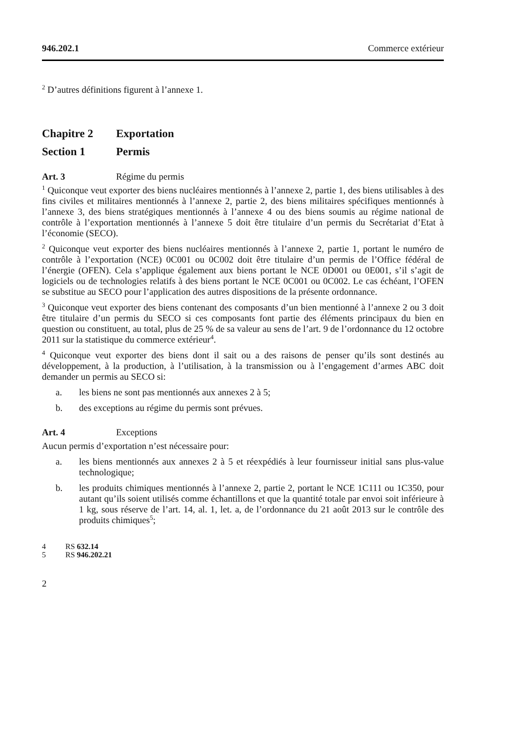946.202.1 Commerce extérieur
<sup>2</sup> D’autres définitions figurent à l’annexe 1.
Chapitre 2 Exportation
Section 1 Permis
Art. 3 Régime du permis
<sup>1</sup> Quiconque veut exporter des biens nucléaires mentionnés à l’annexe 2, partie 1, des biens utilisables à des fins civiles et militaires mentionnés à l’annexe 2, partie 2, des biens militaires spécifiques mentionnés à l’annexe 3, des biens stratégiques mentionnés à l’annexe 4 ou des biens soumis au régime national de contrôle à l’exportation mentionnés à l’annexe 5 doit être titulaire d’un permis du Secrétariat d’Etat à l’économie (SECO).
<sup>2</sup> Quiconque veut exporter des biens nucléaires mentionnés à l’annexe 2, partie 1, portant le numéro de contrôle à l’exportation (NCE) 0C001 ou 0C002 doit être titulaire d’un permis de l’Office fédéral de l’énergie (OFEN). Cela s’applique également aux biens portant le NCE 0D001 ou 0E001, s’il s’agit de logiciels ou de technologies relatifs à des biens portant le NCE 0C001 ou 0C002. Le cas échéant, l’OFEN se substitue au SECO pour l’application des autres dispositions de la présente ordonnance.
<sup>3</sup> Quiconque veut exporter des biens contenant des composants d’un bien mentionné à l’annexe 2 ou 3 doit être titulaire d’un permis du SECO si ces composants font partie des éléments principaux du bien en question ou constituent, au total, plus de 25 % de sa valeur au sens de l’art. 9 de l’ordonnance du 12 octobre 2011 sur la statistique du commerce extérieur<sup>4</sup>.
<sup>4</sup> Quiconque veut exporter des biens dont il sait ou a des raisons de penser qu’ils sont destinés au développement, à la production, à l’utilisation, à la transmission ou à l’engagement d’armes ABC doit demander un permis au SECO si:
a. les biens ne sont pas mentionnés aux annexes 2 à 5;
b. des exceptions au régime du permis sont prévues.
Art. 4 Exceptions
Aucun permis d’exportation n’est nécessaire pour:
a. les biens mentionnés aux annexes 2 à 5 et réexpédiés à leur fournisseur initial sans plus-value technologique;
b. les produits chimiques mentionnés à l’annexe 2, partie 2, portant le NCE 1C111 ou 1C350, pour autant qu’ils soient utilisés comme échantillons et que la quantité totale par envoi soit inférieure à 1 kg, sous réserve de l’art. 14, al. 1, let. a, de l’ordonnance du 21 août 2013 sur le contrôle des produits chimiques<sup>5</sup>;
4 RS 632.14
5 RS 946.202.21
2